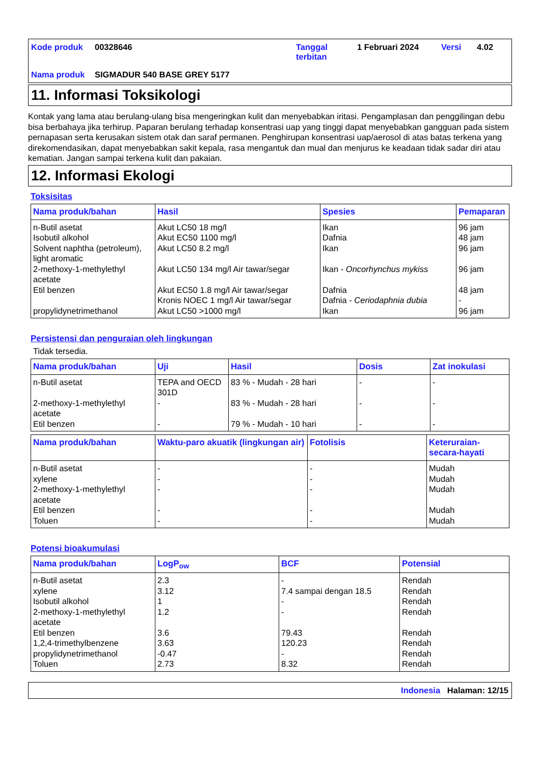Kode produk 00328646 Tanggal terbitan 1 Februari 2024 Versi 4.02 Nama produk SIGMADUR 540 BASE GREY 5177
11. Informasi Toksikologi
Kontak yang lama atau berulang-ulang bisa mengeringkan kulit dan menyebabkan iritasi. Pengamplasan dan penggilingan debu bisa berbahaya jika terhirup. Paparan berulang terhadap konsentrasi uap yang tinggi dapat menyebabkan gangguan pada sistem pernapasan serta kerusakan sistem otak dan saraf permanen. Penghirupan konsentrasi uap/aerosol di atas batas terkena yang direkomendasikan, dapat menyebabkan sakit kepala, rasa mengantuk dan mual dan menjurus ke keadaan tidak sadar diri atau kematian. Jangan sampai terkena kulit dan pakaian.
12. Informasi Ekologi
Toksisitas
| Nama produk/bahan | Hasil | Spesies | Pemaparan |
| --- | --- | --- | --- |
| n-Butil asetat Isobutil alkohol Solvent naphtha (petroleum), light aromatic 2-methoxy-1-methylethyl acetate Etil benzen propylidynetrimethanol | Akut LC50 18 mg/l Akut EC50 1100 mg/l Akut LC50 8.2 mg/l Akut LC50 134 mg/l Air tawar/segar Akut EC50 1.8 mg/l Air tawar/segar Kronis NOEC 1 mg/l Air tawar/segar Akut LC50 >1000 mg/l | Ikan Dafnia Ikan Ikan - Oncorhynchus mykiss Dafnia Dafnia - Ceriodaphnia dubia Ikan | 96 jam 48 jam 96 jam 96 jam 48 jam - 96 jam |
Persistensi dan penguraian oleh lingkungan
Tidak tersedia.
| Nama produk/bahan | Uji | Hasil | Dosis | Zat inokulasi |
| --- | --- | --- | --- | --- |
| n-Butil asetat 2-methoxy-1-methylethyl acetate Etil benzen | TEPA and OECD 301D - - | 83 % - Mudah - 28 hari 83 % - Mudah - 28 hari 79 % - Mudah - 10 hari | - - - | - - - |
| Nama produk/bahan | Waktu-paro akuatik (lingkungan air) | Fotolisis | Keteruraian-secara-hayati |
| --- | --- | --- | --- |
| n-Butil asetat xylene 2-methoxy-1-methylethyl acetate Etil benzen Toluen | - - - - - | - - - - - | Mudah Mudah Mudah Mudah Mudah |
Potensi bioakumulasi
| Nama produk/bahan | LogP<sub>ow</sub> | BCF | Potensial |
| --- | --- | --- | --- |
| n-Butil asetat xylene Isobutil alkohol 2-methoxy-1-methylethyl acetate Etil benzen 1,2,4-trimethylbenzene propylidynetrimethanol Toluen | 2.3 3.12 1 1.2 3.6 3.63 -0.47 2.73 | - 7.4 sampai dengan 18.5 - - 79.43 120.23 - 8.32 | Rendah Rendah Rendah Rendah Rendah Rendah Rendah Rendah |
Indonesia Halaman: 12/15